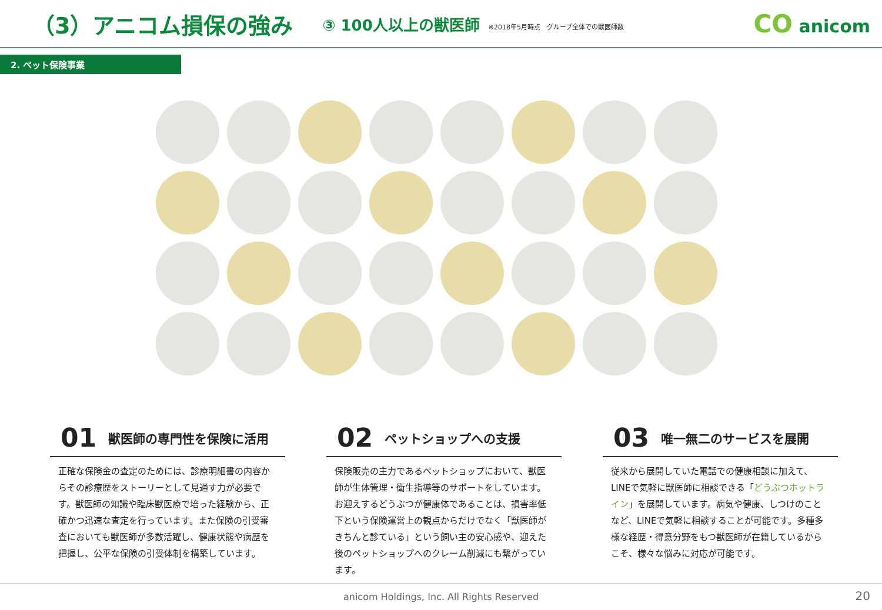（3）アニコム損保の強み
③ 100人以上の獣医師
※2018年5月時点　グループ全体での獣医師数
CO anicom
2. ペット保険事業
01 獣医師の専門性を保険に活用
正確な保険金の査定のためには、診療明細書の内容からその診療歴をストーリーとして見通す力が必要です。獣医師の知識や臨床獣医療で培った経験から、正確かつ迅速な査定を行っています。また保険の引受審査においても獣医師が多数活躍し、健康状態や病歴を把握し、公平な保険の引受体制を構築しています。
02 ペットショップへの支援
保険販売の主力であるペットショップにおいて、獣医師が生体管理・衛生指導等のサポートをしています。お迎えするどうぶつが健康体であることは、損害率低下という保険運営上の観点からだけでなく「獣医師がきちんと診ている」という飼い主の安心感や、迎えた後のペットショップへのクレーム削減にも繋がっています。
03 唯一無二のサービスを展開
従来から展開していた電話での健康相談に加えて、LINEで気軽に獣医師に相談できる「どうぶつホットライン」を展開しています。病気や健康、しつけのことなど、LINEで気軽に相談することが可能です。多種多様な経歴・得意分野をもつ獣医師が在籍しているからこそ、様々な悩みに対応が可能です。
anicom Holdings, Inc. All Rights Reserved
20